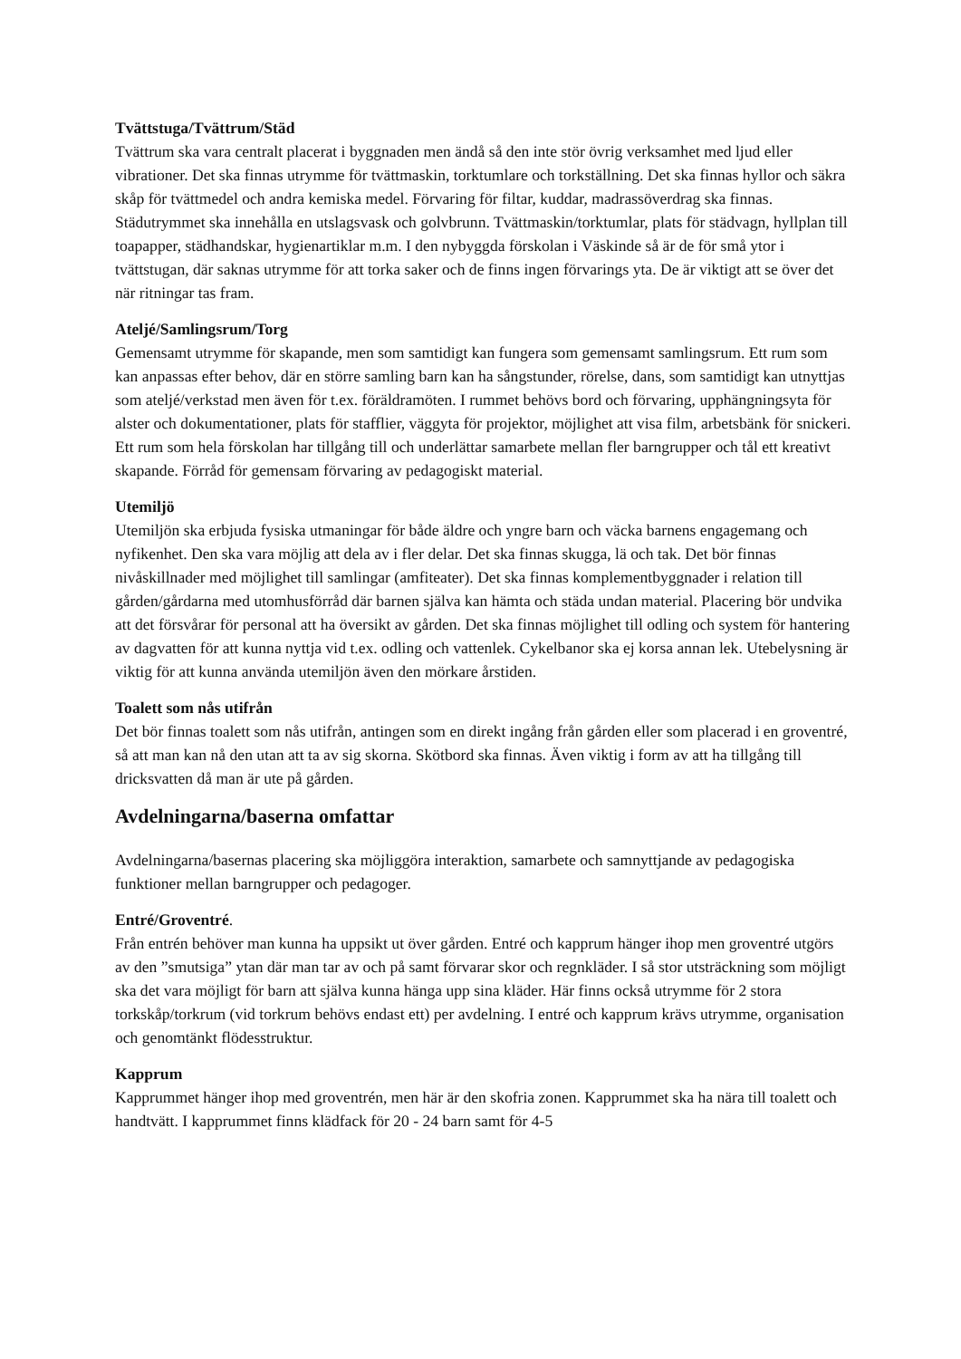Tvättstuga/Tvättrum/Städ
Tvättrum ska vara centralt placerat i byggnaden men ändå så den inte stör övrig verksamhet med ljud eller vibrationer. Det ska finnas utrymme för tvättmaskin, torktumlare och torkställning. Det ska finnas hyllor och säkra skåp för tvättmedel och andra kemiska medel. Förvaring för filtar, kuddar, madrassöverdrag ska finnas. Städutrymmet ska innehålla en utslagsvask och golvbrunn. Tvättmaskin/torktumlar, plats för städvagn, hyllplan till toapapper, städhandskar, hygienartiklar m.m. I den nybyggda förskolan i Väskinde så är de för små ytor i tvättstugan, där saknas utrymme för att torka saker och de finns ingen förvarings yta. De är viktigt att se över det när ritningar tas fram.
Ateljé/Samlingsrum/Torg
Gemensamt utrymme för skapande, men som samtidigt kan fungera som gemensamt samlingsrum. Ett rum som kan anpassas efter behov, där en större samling barn kan ha sångstunder, rörelse, dans, som samtidigt kan utnyttjas som ateljé/verkstad men även för t.ex. föräldramöten. I rummet behövs bord och förvaring, upphängningsyta för alster och dokumentationer, plats för stafflier, väggyta för projektor, möjlighet att visa film, arbetsbänk för snickeri. Ett rum som hela förskolan har tillgång till och underlättar samarbete mellan fler barngrupper och tål ett kreativt skapande. Förråd för gemensam förvaring av pedagogiskt material.
Utemiljö
Utemiljön ska erbjuda fysiska utmaningar för både äldre och yngre barn och väcka barnens engagemang och nyfikenhet. Den ska vara möjlig att dela av i fler delar. Det ska finnas skugga, lä och tak. Det bör finnas nivåskillnader med möjlighet till samlingar (amfiteater). Det ska finnas komplementbyggnader i relation till gården/gårdarna med utomhusförråd där barnen själva kan hämta och städa undan material. Placering bör undvika att det försvårar för personal att ha översikt av gården. Det ska finnas möjlighet till odling och system för hantering av dagvatten för att kunna nyttja vid t.ex. odling och vattenlek. Cykelbanor ska ej korsa annan lek. Utebelysning är viktig för att kunna använda utemiljön även den mörkare årstiden.
Toalett som nås utifrån
Det bör finnas toalett som nås utifrån, antingen som en direkt ingång från gården eller som placerad i en groventré, så att man kan nå den utan att ta av sig skorna. Skötbord ska finnas. Även viktig i form av att ha tillgång till dricksvatten då man är ute på gården.
Avdelningarna/baserna omfattar
Avdelningarna/basernas placering ska möjliggöra interaktion, samarbete och samnyttjande av pedagogiska funktioner mellan barngrupper och pedagoger.
Entré/Groventré.
Från entrén behöver man kunna ha uppsikt ut över gården. Entré och kapprum hänger ihop men groventré utgörs av den ”smutsiga” ytan där man tar av och på samt förvarar skor och regnkläder. I så stor utsträckning som möjligt ska det vara möjligt för barn att själva kunna hänga upp sina kläder. Här finns också utrymme för 2 stora torkskåp/torkrum (vid torkrum behövs endast ett) per avdelning. I entré och kapprum krävs utrymme, organisation och genomtänkt flödesstruktur.
Kapprum
Kapprummet hänger ihop med groventrén, men här är den skofria zonen. Kapprummet ska ha nära till toalett och handtvätt. I kapprummet finns klädfack för 20 - 24 barn samt för 4-5